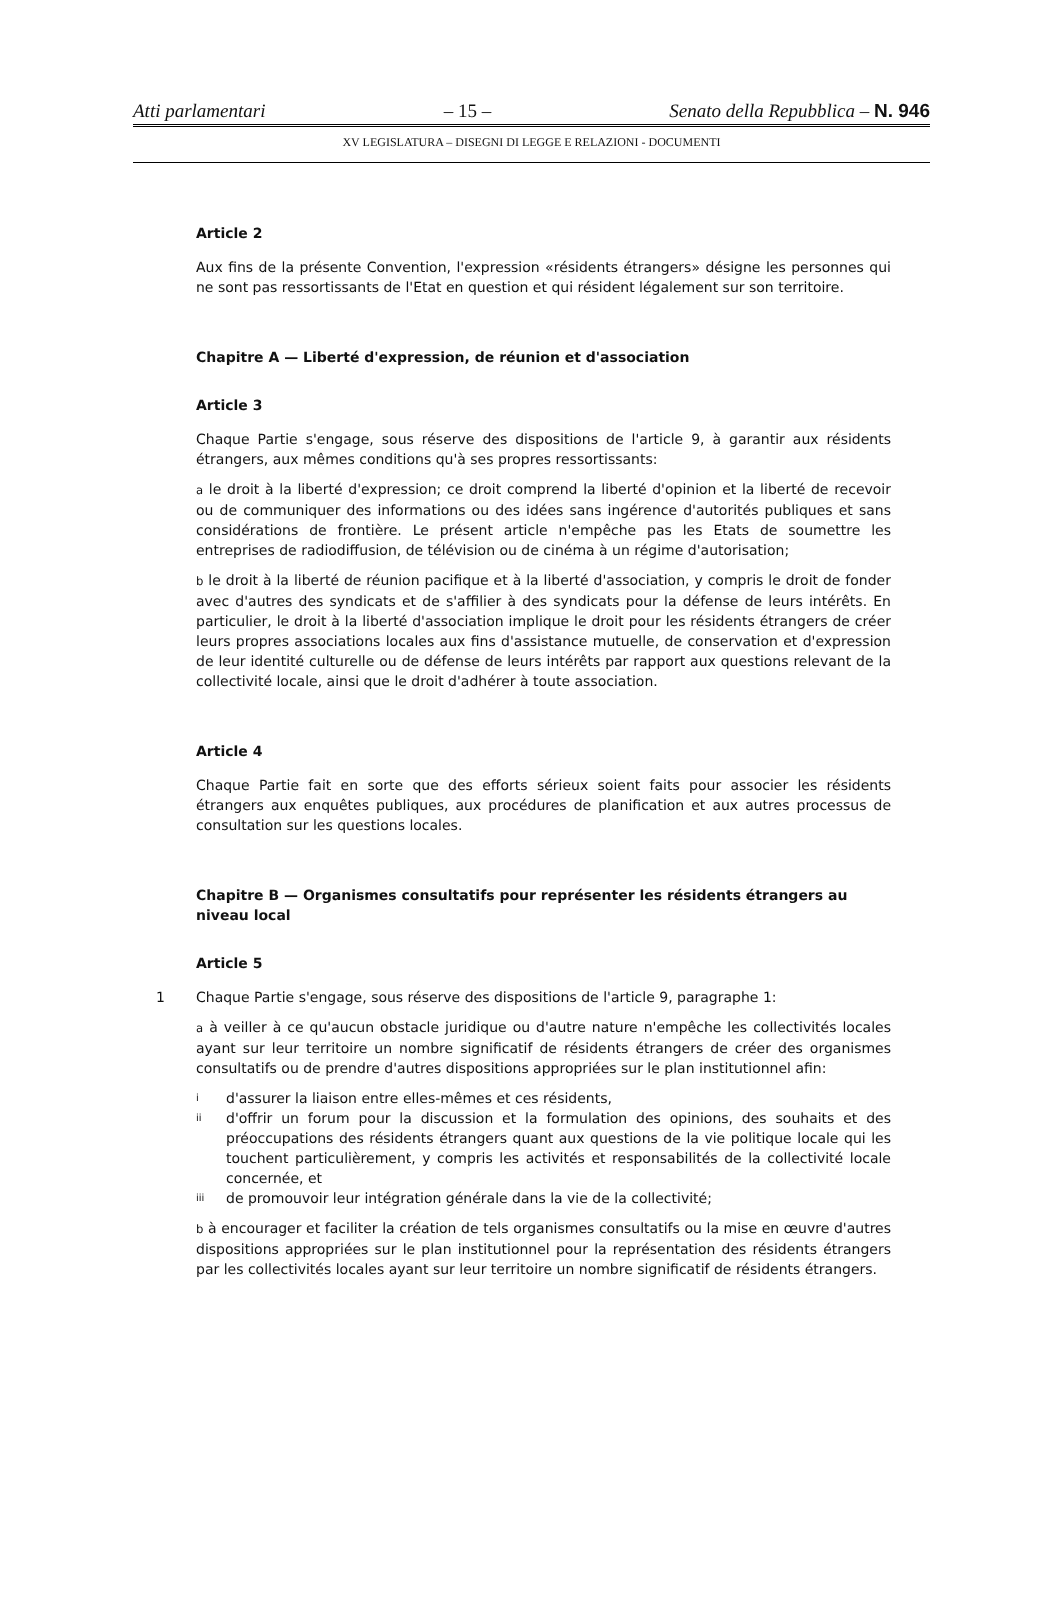Atti parlamentari – 15 – Senato della Repubblica – N. 946
XV LEGISLATURA – DISEGNI DI LEGGE E RELAZIONI - DOCUMENTI
Article 2
Aux fins de la présente Convention, l'expression «résidents étrangers» désigne les personnes qui ne sont pas ressortissants de l'Etat en question et qui résident légalement sur son territoire.
Chapitre A — Liberté d'expression, de réunion et d'association
Article 3
Chaque Partie s'engage, sous réserve des dispositions de l'article 9, à garantir aux résidents étrangers, aux mêmes conditions qu'à ses propres ressortissants:
a le droit à la liberté d'expression; ce droit comprend la liberté d'opinion et la liberté de recevoir ou de communiquer des informations ou des idées sans ingérence d'autorités publiques et sans considérations de frontière. Le présent article n'empêche pas les Etats de soumettre les entreprises de radiodiffusion, de télévision ou de cinéma à un régime d'autorisation;
b le droit à la liberté de réunion pacifique et à la liberté d'association, y compris le droit de fonder avec d'autres des syndicats et de s'affilier à des syndicats pour la défense de leurs intérêts. En particulier, le droit à la liberté d'association implique le droit pour les résidents étrangers de créer leurs propres associations locales aux fins d'assistance mutuelle, de conservation et d'expression de leur identité culturelle ou de défense de leurs intérêts par rapport aux questions relevant de la collectivité locale, ainsi que le droit d'adhérer à toute association.
Article 4
Chaque Partie fait en sorte que des efforts sérieux soient faits pour associer les résidents étrangers aux enquêtes publiques, aux procédures de planification et aux autres processus de consultation sur les questions locales.
Chapitre B — Organismes consultatifs pour représenter les résidents étrangers au niveau local
Article 5
1 Chaque Partie s'engage, sous réserve des dispositions de l'article 9, paragraphe 1:
a à veiller à ce qu'aucun obstacle juridique ou d'autre nature n'empêche les collectivités locales ayant sur leur territoire un nombre significatif de résidents étrangers de créer des organismes consultatifs ou de prendre d'autres dispositions appropriées sur le plan institutionnel afin:
id'assurer la liaison entre elles-mêmes et ces résidents,
ii d'offrir un forum pour la discussion et la formulation des opinions, des souhaits et des préoccupations des résidents étrangers quant aux questions de la vie politique locale qui les touchent particulièrement, y compris les activités et responsabilités de la collectivité locale concernée, et
iii de promouvoir leur intégration générale dans la vie de la collectivité;
b à encourager et faciliter la création de tels organismes consultatifs ou la mise en œuvre d'autres dispositions appropriées sur le plan institutionnel pour la représentation des résidents étrangers par les collectivités locales ayant sur leur territoire un nombre significatif de résidents étrangers.